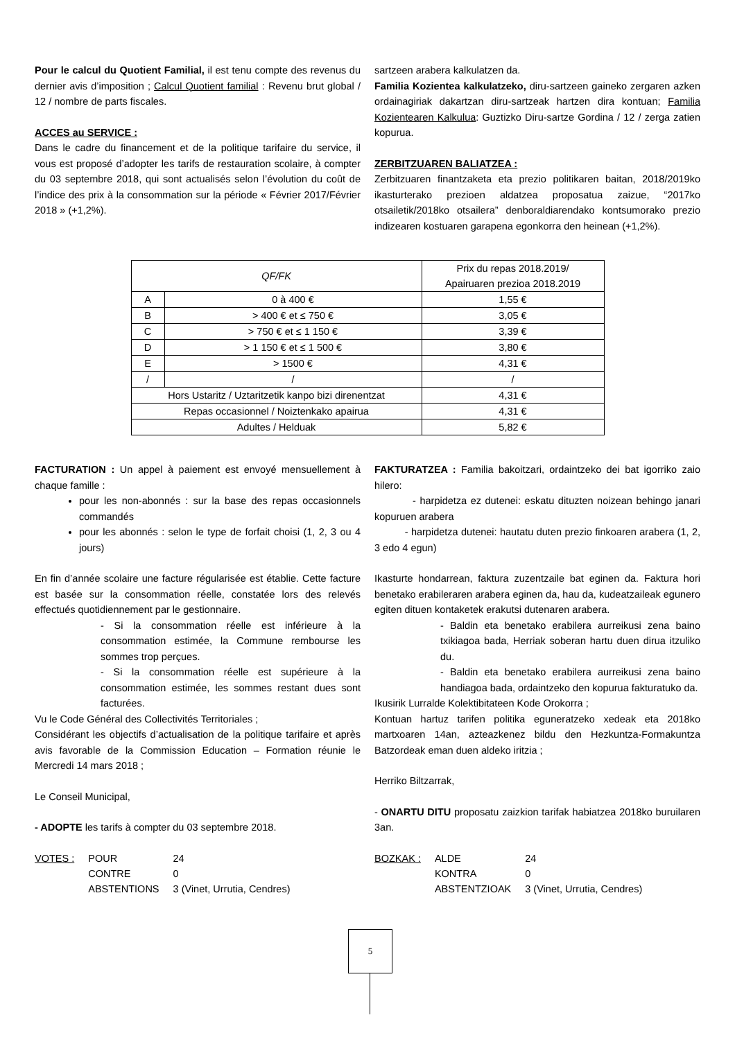Pour le calcul du Quotient Familial, il est tenu compte des revenus du dernier avis d’imposition ; Calcul Quotient familial : Revenu brut global / 12 / nombre de parts fiscales.
ACCES au SERVICE :
Dans le cadre du financement et de la politique tarifaire du service, il vous est proposé d’adopter les tarifs de restauration scolaire, à compter du 03 septembre 2018, qui sont actualisés selon l’évolution du coût de l’indice des prix à la consommation sur la période « Février 2017/Février 2018 » (+1,2%).
sartzeen arabera kalkulatzen da.
Familia Kozientea kalkulatzeko, diru-sartzeen gaineko zergaren azken ordainagiriak dakartzan diru-sartzeak hartzen dira kontuan; Familia Kozientearen Kalkulua: Guztizko Diru-sartze Gordina / 12 / zerga zatien kopurua.
ZERBITZUAREN BALIATZEA :
Zerbitzuaren finantzaketa eta prezio politikaren baitan, 2018/2019ko ikasturterako prezioen aldatzea proposatua zaizue, “2017ko otsailetik/2018ko otsailera” denboraldiarendako kontsumorako prezio indizearen kostuaren garapena egonkorra den heinean (+1,2%).
| QF/FK | | Prix du repas 2018.2019/ Apairuaren prezioa 2018.2019 |
| A | 0 à 400 € | 1,55 € |
| B | > 400 € et ≤ 750 € | 3,05 € |
| C | > 750 € et ≤ 1 150 € | 3,39 € |
| D | > 1 150 € et ≤ 1 500 € | 3,80 € |
| E | > 1500 € | 4,31 € |
| / | / | / |
| Hors Ustaritz / Uztaritzetik kanpo bizi direnentzat | | 4,31 € |
| Repas occasionnel / Noiztenkako apairua | | 4,31 € |
| Adultes / Helduak | | 5,82 € |
FACTURATION : Un appel à paiement est envoyé mensuellement à chaque famille :
pour les non-abonnés : sur la base des repas occasionnels commandés
pour les abonnés : selon le type de forfait choisi (1, 2, 3 ou 4 jours)
En fin d’année scolaire une facture régularisée est établie. Cette facture est basée sur la consommation réelle, constatée lors des relevés effectués quotidiennement par le gestionnaire.
- Si la consommation réelle est inférieure à la consommation estimée, la Commune rembourse les sommes trop perçues.
- Si la consommation réelle est supérieure à la consommation estimée, les sommes restant dues sont facturées.
Vu le Code Général des Collectivités Territoriales ;
Considérant les objectifs d’actualisation de la politique tarifaire et après avis favorable de la Commission Education – Formation réunie le Mercredi 14 mars 2018 ;
Le Conseil Municipal,
- ADOPTE les tarifs à compter du 03 septembre 2018.
| VOTES : | POUR | 24 |
| | CONTRE | 0 |
| | ABSTENTIONS | 3 (Vinet, Urrutia, Cendres) |
FAKTURATZEA : Familia bakoitzari, ordaintzeko dei bat igorriko zaio hilero:
- harpidetza ez dutenei: eskatu dituzten noizean behingo janari kopuruen arabera
- harpidetza dutenei: hautatu duten prezio finkoaren arabera (1, 2, 3 edo 4 egun)
Ikasturte hondarrean, faktura zuzentzaile bat eginen da. Faktura hori benetako erabileraren arabera eginen da, hau da, kudeatzaileak egunero egiten dituen kontaketek erakutsi dutenaren arabera.
- Baldin eta benetako erabilera aurreikusi zena baino txikiagoa bada, Herriak soberan hartu duen dirua itzuliko du.
- Baldin eta benetako erabilera aurreikusi zena baino handiagoa bada, ordaintzeko den kopurua fakturatuko da.
Ikusirik Lurralde Kolektibitateen Kode Orokorra ;
Kontuan hartuz tarifen politika eguneratzeko xedeak eta 2018ko martxoaren 14an, azteazkenez bildu den Hezkuntza-Formakuntza Batzordeak eman duen aldeko iritzia ;
Herriko Biltzarrak,
- ONARTU DITU proposatu zaizkion tarifak habiatzea 2018ko buruilaren 3an.
| BOZKAK : | ALDE | 24 |
| | KONTRA | 0 |
| | ABSTENTZIOAK | 3 (Vinet, Urrutia, Cendres) |
5